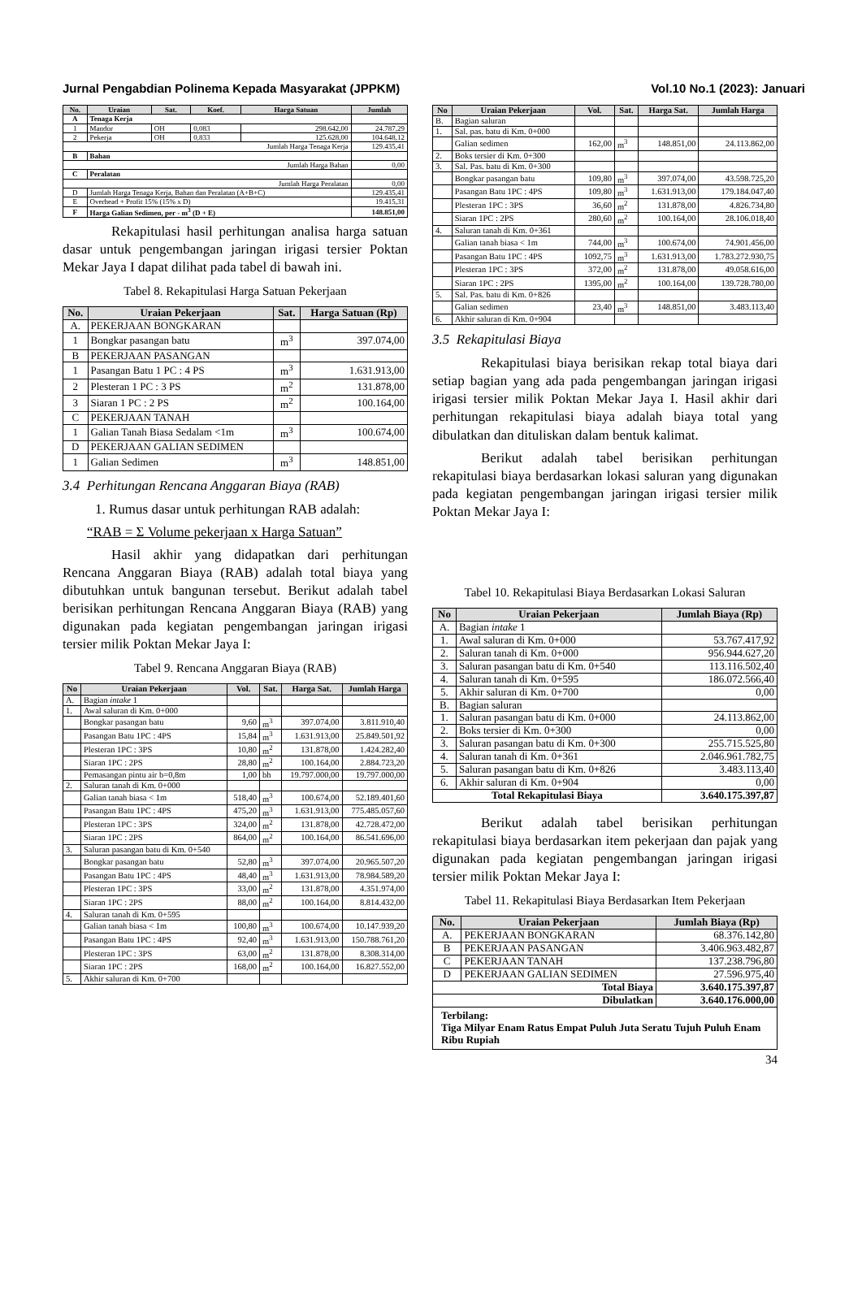Jurnal Pengabdian Polinema Kepada Masyarakat (JPPKM) Vol.10 No.1 (2023): Januari
| No. | Uraian | Sat. | Koef. | Harga Satuan | Jumlah |
| --- | --- | --- | --- | --- | --- |
| A | Tenaga Kerja | | | | |
| 1 | Mandor | OH | 0,083 | 298.642,00 | 24.787,29 |
| 2 | Pekerja | OH | 0,833 | 125.628,00 | 104.648,12 |
| Jumlah Harga Tenaga Kerja | | | | | 129.435,41 |
| B | Bahan | | | | |
| Jumlah Harga Bahan | | | | | 0,00 |
| C | Peralatan | | | | |
| Jumlah Harga Peralatan | | | | | 0,00 |
| D | Jumlah Harga Tenaga Kerja, Bahan dan Peralatan (A+B+C) | | | | 129.435,41 |
| E | Overhead + Profit 15% (15% x D) | | | | 19.415,31 |
| F | Harga Galian Sedimen, per - m<sup>3</sup> (D + E) | | | | 148.851,00 |
Rekapitulasi hasil perhitungan analisa harga satuan dasar untuk pengembangan jaringan irigasi tersier Poktan Mekar Jaya I dapat dilihat pada tabel di bawah ini.
Tabel 8. Rekapitulasi Harga Satuan Pekerjaan
| No. | Uraian Pekerjaan | Sat. | Harga Satuan (Rp) |
| --- | --- | --- | --- |
| A. | PEKERJAAN BONGKARAN | | |
| 1 | Bongkar pasangan batu | m<sup>3</sup> | 397.074,00 |
| B | PEKERJAAN PASANGAN | | |
| 1 | Pasangan Batu 1 PC : 4 PS | m<sup>3</sup> | 1.631.913,00 |
| 2 | Plesteran 1 PC : 3 PS | m<sup>2</sup> | 131.878,00 |
| 3 | Siaran 1 PC : 2 PS | m<sup>2</sup> | 100.164,00 |
| C | PEKERJAAN TANAH | | |
| 1 | Galian Tanah Biasa Sedalam <1m | m<sup>3</sup> | 100.674,00 |
| D | PEKERJAAN GALIAN SEDIMEN | | |
| 1 | Galian Sedimen | m<sup>3</sup> | 148.851,00 |
3.4 Perhitungan Rencana Anggaran Biaya (RAB)
1. Rumus dasar untuk perhitungan RAB adalah:
“RAB = Σ Volume pekerjaan x Harga Satuan”
Hasil akhir yang didapatkan dari perhitungan Rencana Anggaran Biaya (RAB) adalah total biaya yang dibutuhkan untuk bangunan tersebut. Berikut adalah tabel berisikan perhitungan Rencana Anggaran Biaya (RAB) yang digunakan pada kegiatan pengembangan jaringan irigasi tersier milik Poktan Mekar Jaya I:
Tabel 9. Rencana Anggaran Biaya (RAB)
| No | Uraian Pekerjaan | Vol. | Sat. | Harga Sat. | Jumlah Harga |
| --- | --- | --- | --- | --- | --- |
| A. | Bagian intake 1 | | | | |
| 1. | Awal saluran di Km. 0+000 | | | | |
| | Bongkar pasangan batu | 9,60 | m<sup>3</sup> | 397.074,00 | 3.811.910,40 |
| | Pasangan Batu 1PC : 4PS | 15,84 | m<sup>3</sup> | 1.631.913,00 | 25.849.501,92 |
| | Plesteran 1PC : 3PS | 10,80 | m<sup>2</sup> | 131.878,00 | 1.424.282,40 |
| | Siaran 1PC : 2PS | 28,80 | m<sup>2</sup> | 100.164,00 | 2.884.723,20 |
| | Pemasangan pintu air b=0,8m | 1,00 | bh | 19.797.000,00 | 19.797.000,00 |
| 2. | Saluran tanah di Km. 0+000 | | | | |
| | Galian tanah biasa < 1m | 518,40 | m<sup>3</sup> | 100.674,00 | 52.189.401,60 |
| | Pasangan Batu 1PC : 4PS | 475,20 | m<sup>3</sup> | 1.631.913,00 | 775.485.057,60 |
| | Plesteran 1PC : 3PS | 324,00 | m<sup>2</sup> | 131.878,00 | 42.728.472,00 |
| | Siaran 1PC : 2PS | 864,00 | m<sup>2</sup> | 100.164,00 | 86.541.696,00 |
| 3. | Saluran pasangan batu di Km. 0+540 | | | | |
| | Bongkar pasangan batu | 52,80 | m<sup>3</sup> | 397.074,00 | 20.965.507,20 |
| | Pasangan Batu 1PC : 4PS | 48,40 | m<sup>3</sup> | 1.631.913,00 | 78.984.589,20 |
| | Plesteran 1PC : 3PS | 33,00 | m<sup>2</sup> | 131.878,00 | 4.351.974,00 |
| | Siaran 1PC : 2PS | 88,00 | m<sup>2</sup> | 100.164,00 | 8.814.432,00 |
| 4. | Saluran tanah di Km. 0+595 | | | | |
| | Galian tanah biasa < 1m | 100,80 | m<sup>3</sup> | 100.674,00 | 10.147.939,20 |
| | Pasangan Batu 1PC : 4PS | 92,40 | m<sup>3</sup> | 1.631.913,00 | 150.788.761,20 |
| | Plesteran 1PC : 3PS | 63,00 | m<sup>2</sup> | 131.878,00 | 8.308.314,00 |
| | Siaran 1PC : 2PS | 168,00 | m<sup>2</sup> | 100.164,00 | 16.827.552,00 |
| 5. | Akhir saluran di Km. 0+700 | | | | |
| No | Uraian Pekerjaan | Vol. | Sat. | Harga Sat. | Jumlah Harga |
| --- | --- | --- | --- | --- | --- |
| B. | Bagian saluran | | | | |
| 1. | Sal. pas. batu di Km. 0+000 | | | | |
| | Galian sedimen | 162,00 | m<sup>3</sup> | 148.851,00 | 24.113.862,00 |
| 2. | Boks tersier di Km. 0+300 | | | | |
| 3. | Sal. Pas. batu di Km. 0+300 | | | | |
| | Bongkar pasangan batu | 109,80 | m<sup>3</sup> | 397.074,00 | 43.598.725,20 |
| | Pasangan Batu 1PC : 4PS | 109,80 | m<sup>3</sup> | 1.631.913,00 | 179.184.047,40 |
| | Plesteran 1PC : 3PS | 36,60 | m<sup>2</sup> | 131.878,00 | 4.826.734,80 |
| | Siaran 1PC : 2PS | 280,60 | m<sup>2</sup> | 100.164,00 | 28.106.018,40 |
| 4. | Saluran tanah di Km. 0+361 | | | | |
| | Galian tanah biasa < 1m | 744,00 | m<sup>3</sup> | 100.674,00 | 74.901.456,00 |
| | Pasangan Batu 1PC : 4PS | 1092,75 | m<sup>3</sup> | 1.631.913,00 | 1.783.272.930,75 |
| | Plesteran 1PC : 3PS | 372,00 | m<sup>2</sup> | 131.878,00 | 49.058.616,00 |
| | Siaran 1PC : 2PS | 1395,00 | m<sup>2</sup> | 100.164,00 | 139.728.780,00 |
| 5. | Sal. Pas. batu di Km. 0+826 | | | | |
| | Galian sedimen | 23,40 | m<sup>3</sup> | 148.851,00 | 3.483.113,40 |
| 6. | Akhir saluran di Km. 0+904 | | | | |
3.5 Rekapitulasi Biaya
Rekapitulasi biaya berisikan rekap total biaya dari setiap bagian yang ada pada pengembangan jaringan irigasi irigasi tersier milik Poktan Mekar Jaya I. Hasil akhir dari perhitungan rekapitulasi biaya adalah biaya total yang dibulatkan dan dituliskan dalam bentuk kalimat.
Berikut adalah tabel berisikan perhitungan rekapitulasi biaya berdasarkan lokasi saluran yang digunakan pada kegiatan pengembangan jaringan irigasi tersier milik Poktan Mekar Jaya I:
Tabel 10. Rekapitulasi Biaya Berdasarkan Lokasi Saluran
| No | Uraian Pekerjaan | Jumlah Biaya (Rp) |
| --- | --- | --- |
| A. | Bagian intake 1 | |
| 1. | Awal saluran di Km. 0+000 | 53.767.417,92 |
| 2. | Saluran tanah di Km. 0+000 | 956.944.627,20 |
| 3. | Saluran pasangan batu di Km. 0+540 | 113.116.502,40 |
| 4. | Saluran tanah di Km. 0+595 | 186.072.566,40 |
| 5. | Akhir saluran di Km. 0+700 | 0,00 |
| B. | Bagian saluran | |
| 1. | Saluran pasangan batu di Km. 0+000 | 24.113.862,00 |
| 2. | Boks tersier di Km. 0+300 | 0,00 |
| 3. | Saluran pasangan batu di Km. 0+300 | 255.715.525,80 |
| 4. | Saluran tanah di Km. 0+361 | 2.046.961.782,75 |
| 5. | Saluran pasangan batu di Km. 0+826 | 3.483.113,40 |
| 6. | Akhir saluran di Km. 0+904 | 0,00 |
| Total Rekapitulasi Biaya | | 3.640.175.397,87 |
Berikut adalah tabel berisikan perhitungan rekapitulasi biaya berdasarkan item pekerjaan dan pajak yang digunakan pada kegiatan pengembangan jaringan irigasi tersier milik Poktan Mekar Jaya I:
Tabel 11. Rekapitulasi Biaya Berdasarkan Item Pekerjaan
| No. | Uraian Pekerjaan | Jumlah Biaya (Rp) |
| --- | --- | --- |
| A. | PEKERJAAN BONGKARAN | 68.376.142,80 |
| B | PEKERJAAN PASANGAN | 3.406.963.482,87 |
| C | PEKERJAAN TANAH | 137.238.796,80 |
| D | PEKERJAAN GALIAN SEDIMEN | 27.596.975,40 |
| Total Biaya | | 3.640.175.397,87 |
| Dibulatkan | | 3.640.176.000,00 |
| Terbilang: Tiga Milyar Enam Ratus Empat Puluh Juta Seratu Tujuh Puluh Enam Ribu Rupiah | | |
34